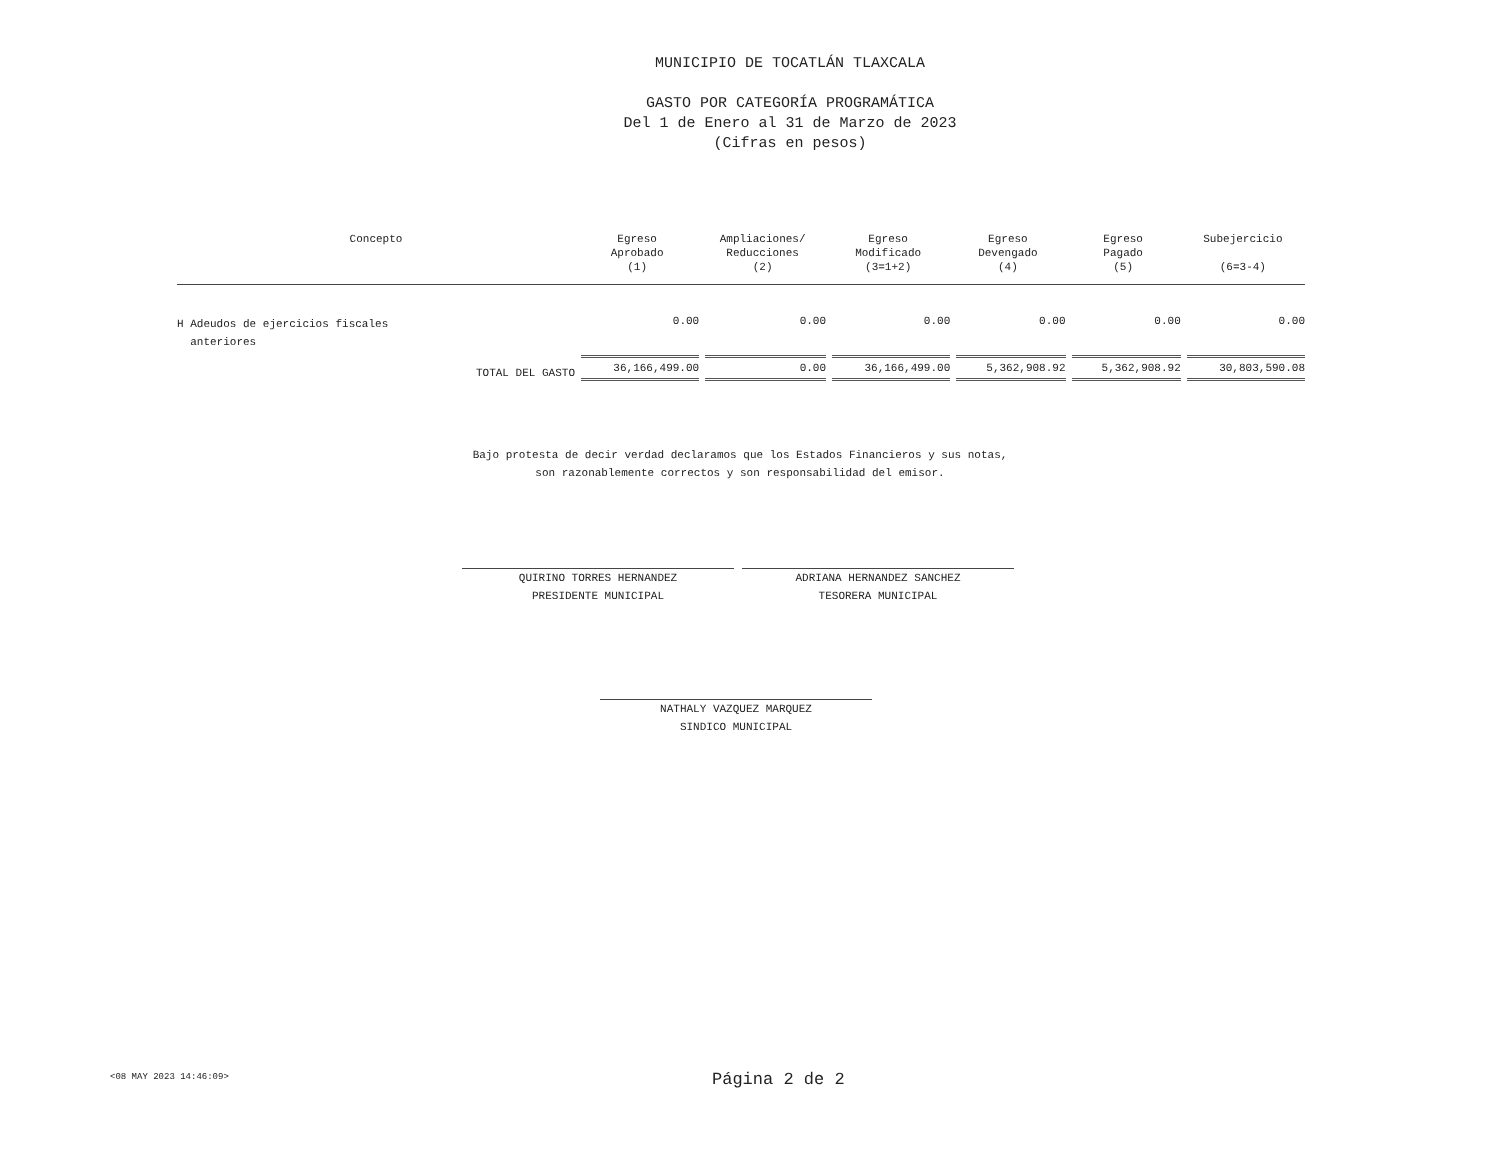MUNICIPIO DE TOCATLÁN TLAXCALA
GASTO POR CATEGORÍA PROGRAMÁTICA
Del 1 de Enero al 31 de Marzo de 2023
(Cifras en pesos)
| Concepto | Egreso Aprobado (1) | Ampliaciones/ Reducciones (2) | Egreso Modificado (3=1+2) | Egreso Devengado (4) | Egreso Pagado (5) | Subejercicio (6=3-4) |
| --- | --- | --- | --- | --- | --- | --- |
| H Adeudos de ejercicios fiscales anteriores | 0.00 | 0.00 | 0.00 | 0.00 | 0.00 | 0.00 |
| TOTAL DEL GASTO | 36,166,499.00 | 0.00 | 36,166,499.00 | 5,362,908.92 | 5,362,908.92 | 30,803,590.08 |
Bajo protesta de decir verdad declaramos que los Estados Financieros y sus notas,
son razonablemente correctos y son responsabilidad del emisor.
QUIRINO TORRES HERNANDEZ
PRESIDENTE MUNICIPAL
ADRIANA HERNANDEZ SANCHEZ
TESORERA MUNICIPAL
NATHALY VAZQUEZ MARQUEZ
SINDICO MUNICIPAL
<08 MAY 2023 14:46:09> Página 2 de 2